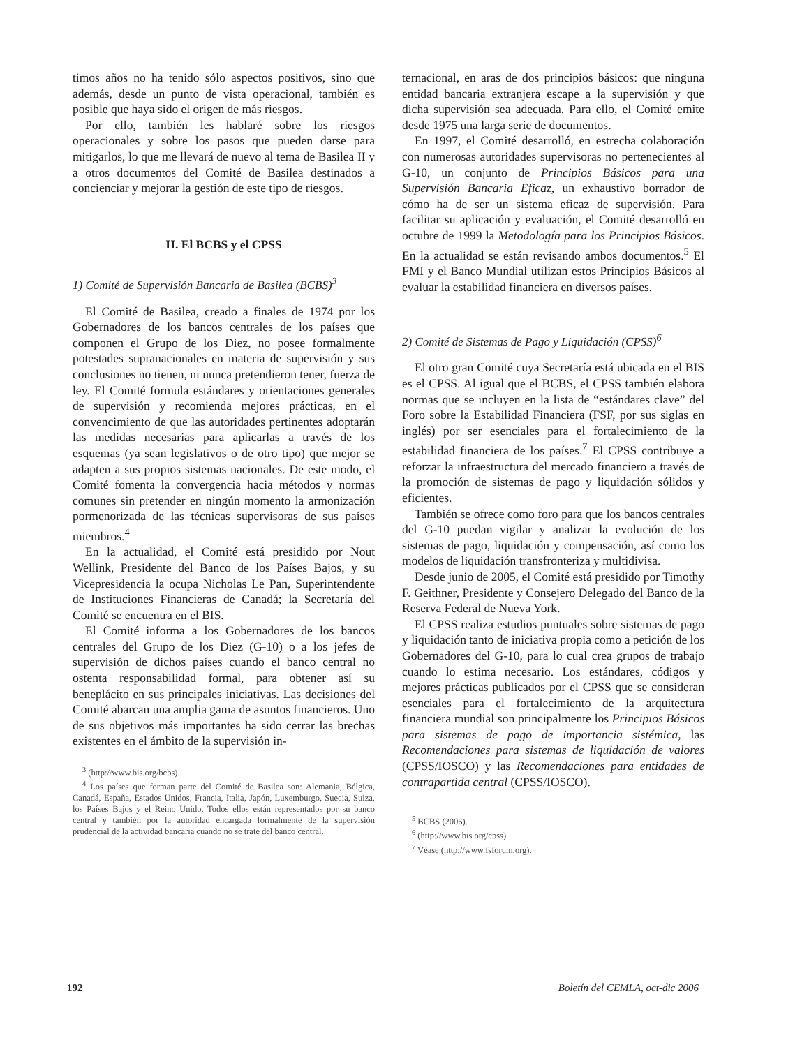timos años no ha tenido sólo aspectos positivos, sino que además, desde un punto de vista operacional, también es posible que haya sido el origen de más riesgos.
Por ello, también les hablaré sobre los riesgos operacionales y sobre los pasos que pueden darse para mitigarlos, lo que me llevará de nuevo al tema de Basilea II y a otros documentos del Comité de Basilea destinados a concienciar y mejorar la gestión de este tipo de riesgos.
II. El BCBS y el CPSS
1) Comité de Supervisión Bancaria de Basilea (BCBS)<sup>3</sup>
El Comité de Basilea, creado a finales de 1974 por los Gobernadores de los bancos centrales de los países que componen el Grupo de los Diez, no posee formalmente potestades supranacionales en materia de supervisión y sus conclusiones no tienen, ni nunca pretendieron tener, fuerza de ley. El Comité formula estándares y orientaciones generales de supervisión y recomienda mejores prácticas, en el convencimiento de que las autoridades pertinentes adoptarán las medidas necesarias para aplicarlas a través de los esquemas (ya sean legislativos o de otro tipo) que mejor se adapten a sus propios sistemas nacionales. De este modo, el Comité fomenta la convergencia hacia métodos y normas comunes sin pretender en ningún momento la armonización pormenorizada de las técnicas supervisoras de sus países miembros.<sup>4</sup>
En la actualidad, el Comité está presidido por Nout Wellink, Presidente del Banco de los Países Bajos, y su Vicepresidencia la ocupa Nicholas Le Pan, Superintendente de Instituciones Financieras de Canadá; la Secretaría del Comité se encuentra en el BIS.
El Comité informa a los Gobernadores de los bancos centrales del Grupo de los Diez (G-10) o a los jefes de supervisión de dichos países cuando el banco central no ostenta responsabilidad formal, para obtener así su beneplácito en sus principales iniciativas. Las decisiones del Comité abarcan una amplia gama de asuntos financieros. Uno de sus objetivos más importantes ha sido cerrar las brechas existentes en el ámbito de la supervisión in-
<sup>3</sup> (http://www.bis.org/bcbs).
<sup>4</sup> Los países que forman parte del Comité de Basilea son: Alemania, Bélgica, Canadá, España, Estados Unidos, Francia, Italia, Japón, Luxemburgo, Suecia, Suiza, los Países Bajos y el Reino Unido. Todos ellos están representados por su banco central y también por la autoridad encargada formalmente de la supervisión prudencial de la actividad bancaria cuando no se trate del banco central.
ternacional, en aras de dos principios básicos: que ninguna entidad bancaria extranjera escape a la supervisión y que dicha supervisión sea adecuada. Para ello, el Comité emite desde 1975 una larga serie de documentos.
En 1997, el Comité desarrolló, en estrecha colaboración con numerosas autoridades supervisoras no pertenecientes al G-10, un conjunto de Principios Básicos para una Supervisión Bancaria Eficaz, un exhaustivo borrador de cómo ha de ser un sistema eficaz de supervisión. Para facilitar su aplicación y evaluación, el Comité desarrolló en octubre de 1999 la Metodología para los Principios Básicos. En la actualidad se están revisando ambos documentos.<sup>5</sup> El FMI y el Banco Mundial utilizan estos Principios Básicos al evaluar la estabilidad financiera en diversos países.
2) Comité de Sistemas de Pago y Liquidación (CPSS)<sup>6</sup>
El otro gran Comité cuya Secretaría está ubicada en el BIS es el CPSS. Al igual que el BCBS, el CPSS también elabora normas que se incluyen en la lista de “estándares clave” del Foro sobre la Estabilidad Financiera (FSF, por sus siglas en inglés) por ser esenciales para el fortalecimiento de la estabilidad financiera de los países.<sup>7</sup> El CPSS contribuye a reforzar la infraestructura del mercado financiero a través de la promoción de sistemas de pago y liquidación sólidos y eficientes.
También se ofrece como foro para que los bancos centrales del G-10 puedan vigilar y analizar la evolución de los sistemas de pago, liquidación y compensación, así como los modelos de liquidación transfronteriza y multidivisa.
Desde junio de 2005, el Comité está presidido por Timothy F. Geithner, Presidente y Consejero Delegado del Banco de la Reserva Federal de Nueva York.
El CPSS realiza estudios puntuales sobre sistemas de pago y liquidación tanto de iniciativa propia como a petición de los Gobernadores del G-10, para lo cual crea grupos de trabajo cuando lo estima necesario. Los estándares, códigos y mejores prácticas publicados por el CPSS que se consideran esenciales para el fortalecimiento de la arquitectura financiera mundial son principalmente los Principios Básicos para sistemas de pago de importancia sistémica, las Recomendaciones para sistemas de liquidación de valores (CPSS/IOSCO) y las Recomendaciones para entidades de contrapartida central (CPSS/IOSCO).
<sup>5</sup> BCBS (2006).
<sup>6</sup> (http://www.bis.org/cpss).
<sup>7</sup> Véase (http://www.fsforum.org).
192 Boletín del CEMLA, oct-dic 2006